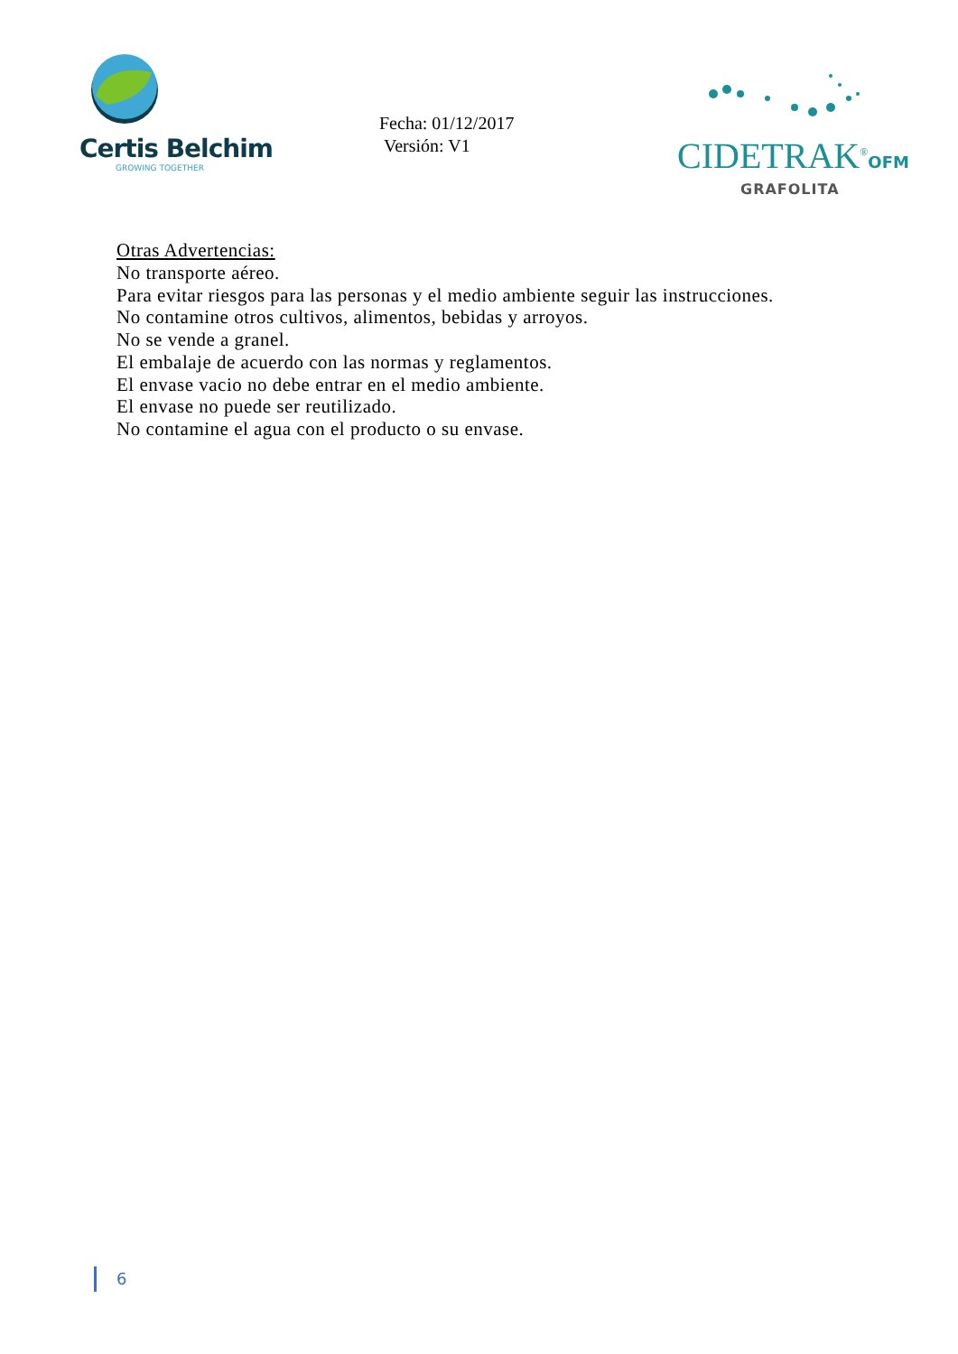Certis Belchim
GROWING TOGETHER
Fecha: 01/12/2017
Versión: V1
CIDETRAK<sup>®</sup>OFM
GRAFOLITA
Otras Advertencias:
No transporte aéreo.
Para evitar riesgos para las personas y el medio ambiente seguir las instrucciones.
No contamine otros cultivos, alimentos, bebidas y arroyos.
No se vende a granel.
El embalaje de acuerdo con las normas y reglamentos.
El envase vacio no debe entrar en el medio ambiente.
El envase no puede ser reutilizado.
No contamine el agua con el producto o su envase.
6